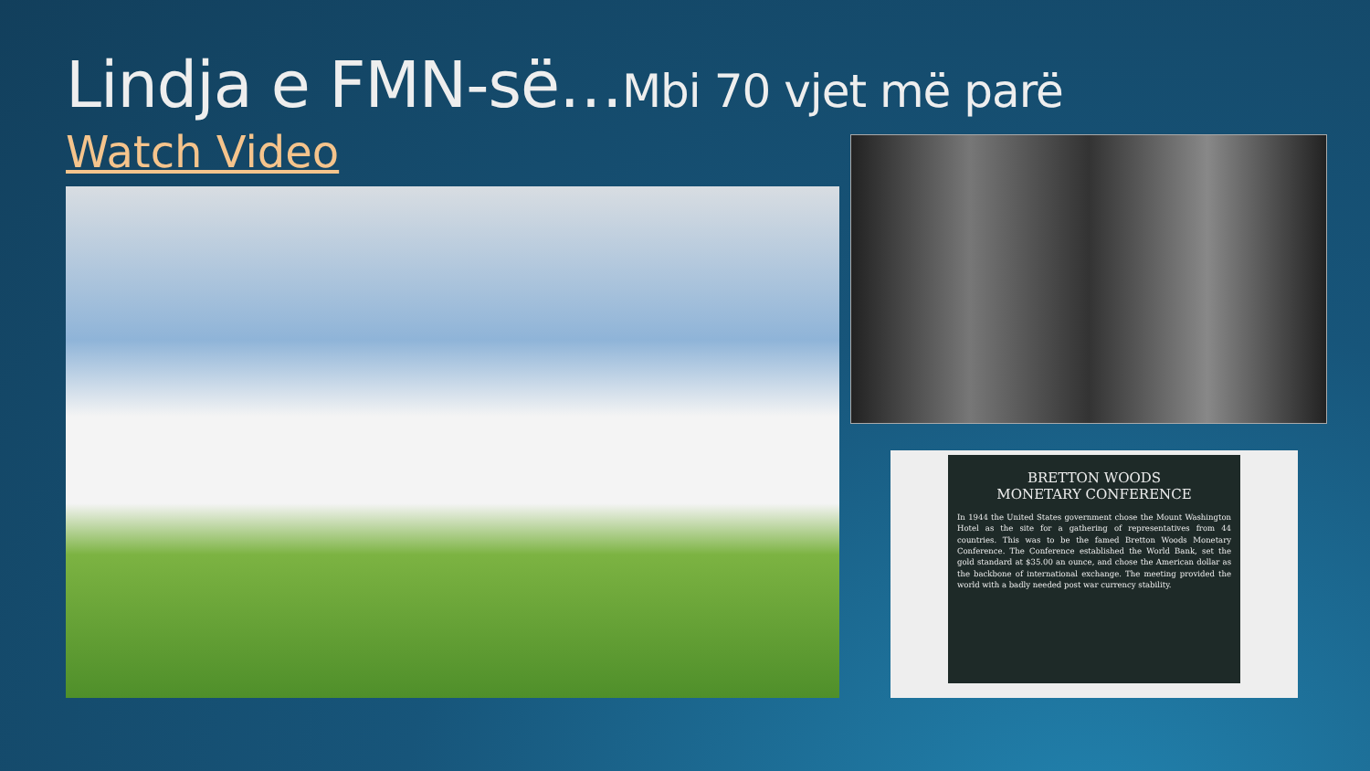Lindja e FMN-së…Mbi 70 vjet më parë
Watch Video
BRETTON WOODS
MONETARY CONFERENCE
In 1944 the United States government chose the Mount Washington Hotel as the site for a gathering of representatives from 44 countries. This was to be the famed Bretton Woods Monetary Conference. The Conference established the World Bank, set the gold standard at $35.00 an ounce, and chose the American dollar as the backbone of international exchange. The meeting provided the world with a badly needed post war currency stability.